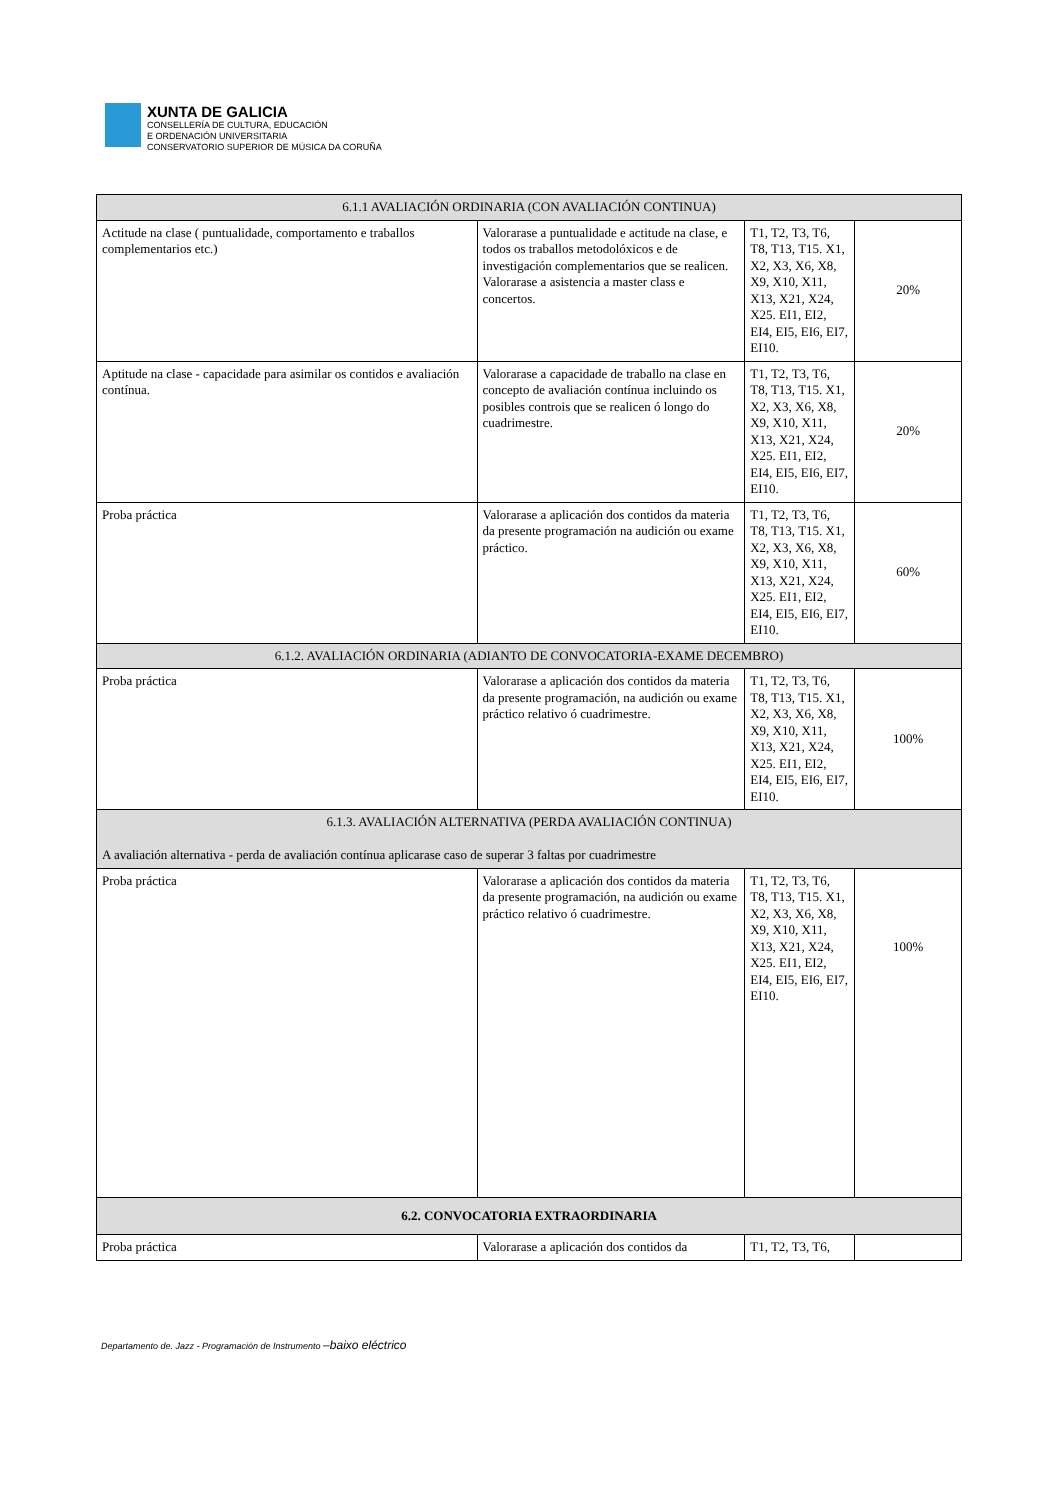XUNTA DE GALICIA
CONSELLERÍA DE CULTURA, EDUCACIÓN
E ORDENACIÓN UNIVERSITARIA
CONSERVATORIO SUPERIOR DE MÚSICA DA CORUÑA
| 6.1.1 AVALIACIÓN ORDINARIA (CON AVALIACIÓN CONTINUA) | | | |
| --- | --- | --- | --- |
| Actitude na clase ( puntualidade, comportamento e traballos complementarios etc.) | Valorarase a puntualidade e actitude na clase, e todos os traballos metodolóxicos e de investigación complementarios que se realicen. Valorarase a asistencia a master class e concertos. | T1, T2, T3, T6, T8, T13, T15. X1, X2, X3, X6, X8, X9, X10, X11, X13, X21, X24, X25. EI1, EI2, EI4, EI5, EI6, EI7, EI10. | 20% |
| Aptitude na clase - capacidade para asimilar os contidos e avaliación contínua. | Valorarase a capacidade de traballo na clase en concepto de avaliación contínua incluindo os posibles controis que se realicen ó longo do cuadrimestre. | T1, T2, T3, T6, T8, T13, T15. X1, X2, X3, X6, X8, X9, X10, X11, X13, X21, X24, X25. EI1, EI2, EI4, EI5, EI6, EI7, EI10. | 20% |
| Proba práctica | Valorarase a aplicación dos contidos da materia da presente programación na audición ou exame práctico. | T1, T2, T3, T6, T8, T13, T15. X1, X2, X3, X6, X8, X9, X10, X11, X13, X21, X24, X25. EI1, EI2, EI4, EI5, EI6, EI7, EI10. | 60% |
| 6.1.2. AVALIACIÓN ORDINARIA (ADIANTO DE CONVOCATORIA-EXAME DECEMBRO) | | | |
| Proba práctica | Valorarase a aplicación dos contidos da materia da presente programación, na audición ou exame práctico relativo ó cuadrimestre. | T1, T2, T3, T6, T8, T13, T15. X1, X2, X3, X6, X8, X9, X10, X11, X13, X21, X24, X25. EI1, EI2, EI4, EI5, EI6, EI7, EI10. | 100% |
| 6.1.3. AVALIACIÓN ALTERNATIVA (PERDA AVALIACIÓN CONTINUA) A avaliación alternativa - perda de avaliación contínua aplicarase caso de superar 3 faltas por cuadrimestre | | | |
| Proba práctica | Valorarase a aplicación dos contidos da materia da presente programación, na audición ou exame práctico relativo ó cuadrimestre. | T1, T2, T3, T6, T8, T13, T15. X1, X2, X3, X6, X8, X9, X10, X11, X13, X21, X24, X25. EI1, EI2, EI4, EI5, EI6, EI7, EI10. | 100% |
| 6.2. CONVOCATORIA EXTRAORDINARIA | | | |
| Proba práctica | Valorarase a aplicación dos contidos da | T1, T2, T3, T6, | |
Departamento de. Jazz - Programación de Instrumento –baixo eléctrico